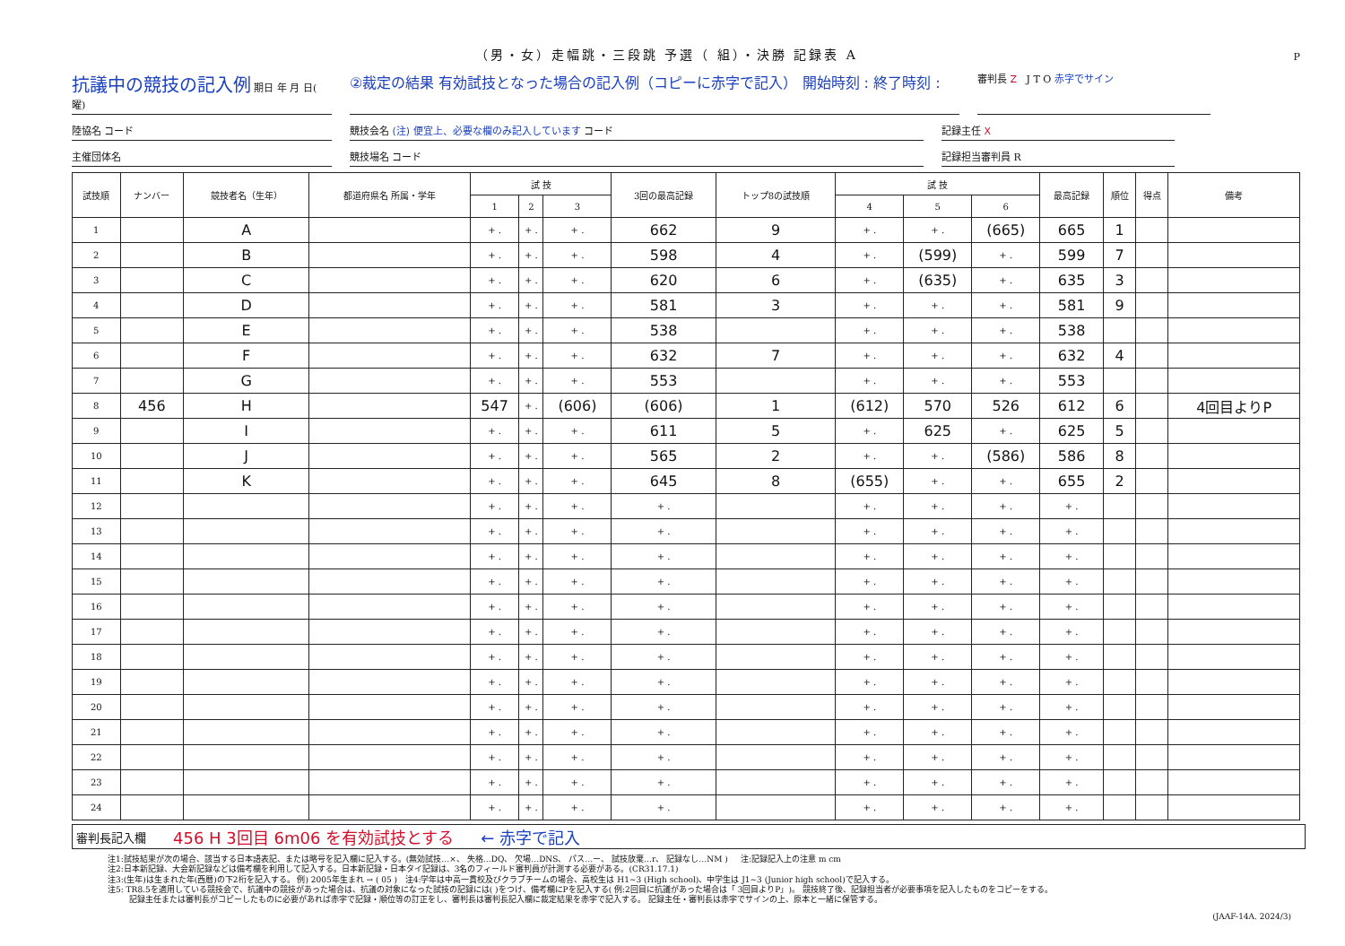（男・女）走幅跳・三段跳 予選（ 組）・決勝 記録表 A
P
抗議中の競技の記入例 期日 年 月 日( 曜)
②裁定の結果 有効試技となった場合の記入例（コピーに赤字で記入） 開始時刻 : 終了時刻 :
審判長 Z J T O 赤字でサイン
陸協名 コード 競技会名 (注) 便宜上、必要な欄のみ記入しています コード 記録主任 X
主催団体名 競技場名 コード 記録担当審判員 R
| 試技順 | ナンバー | 競技者名（生年） | 都道府県名 所属・学年 | 試 技 | | | 3回の最高記録 | トップ8の試技順 | 試 技 | | | 最高記録 | 順位 | 得点 | 備考 |
| --- | --- | --- | --- | --- | --- | --- | --- | --- | --- | --- | --- | --- | --- | --- | --- |
| | | | | 1 | 2 | 3 | | | 4 | 5 | 6 | | | | |
| 1 | | A | | + . | + . | + . | 662 | 9 | + . | + . | (665) | 665 | 1 | | |
| 2 | | B | | + . | + . | + . | 598 | 4 | + . | (599) | + . | 599 | 7 | | |
| 3 | | C | | + . | + . | + . | 620 | 6 | + . | (635) | + . | 635 | 3 | | |
| 4 | | D | | + . | + . | + . | 581 | 3 | + . | + . | + . | 581 | 9 | | |
| 5 | | E | | + . | + . | + . | 538 | | + . | + . | + . | 538 | | | |
| 6 | | F | | + . | + . | + . | 632 | 7 | + . | + . | + . | 632 | 4 | | |
| 7 | | G | | + . | + . | + . | 553 | | + . | + . | + . | 553 | | | |
| 8 | 456 | H | | 547 | + . | (606) | (606) | 1 | (612) | 570 | 526 | 612 | 6 | | 4回目よりP |
| 9 | | I | | + . | + . | + . | 611 | 5 | + . | 625 | + . | 625 | 5 | | |
| 10 | | J | | + . | + . | + . | 565 | 2 | + . | + . | (586) | 586 | 8 | | |
| 11 | | K | | + . | + . | + . | 645 | 8 | (655) | + . | + . | 655 | 2 | | |
| 12 | | | | + . | + . | + . | + . | | + . | + . | + . | + . | | | |
| 13 | | | | + . | + . | + . | + . | | + . | + . | + . | + . | | | |
| 14 | | | | + . | + . | + . | + . | | + . | + . | + . | + . | | | |
| 15 | | | | + . | + . | + . | + . | | + . | + . | + . | + . | | | |
| 16 | | | | + . | + . | + . | + . | | + . | + . | + . | + . | | | |
| 17 | | | | + . | + . | + . | + . | | + . | + . | + . | + . | | | |
| 18 | | | | + . | + . | + . | + . | | + . | + . | + . | + . | | | |
| 19 | | | | + . | + . | + . | + . | | + . | + . | + . | + . | | | |
| 20 | | | | + . | + . | + . | + . | | + . | + . | + . | + . | | | |
| 21 | | | | + . | + . | + . | + . | | + . | + . | + . | + . | | | |
| 22 | | | | + . | + . | + . | + . | | + . | + . | + . | + . | | | |
| 23 | | | | + . | + . | + . | + . | | + . | + . | + . | + . | | | |
| 24 | | | | + . | + . | + . | + . | | + . | + . | + . | + . | | | |
審判長記入欄 456 H 3回目 6m06 を有効試技とする ← 赤字で記入
注1:試技結果が次の場合、該当する日本語表記、または略号を記入欄に記入する。(無効試技…×、 失格…DQ、 欠場…DNS、 パス…ー、 試技放棄…r、 記録なし…NM ) 注:記録記入上の注意 m cm
注2:日本新記録、大会新記録などは備考欄を利用して記入する。日本新記録・日本タイ記録は、3名のフィールド審判員が計測する必要がある。(CR31.17.1)
注3:(生年)は生まれた年(西暦)の下2桁を記入する。 例) 2005年生まれ → ( 05 ) 注4:学年は中高一貫校及びクラブチームの場合、高校生は H1~3 (High school)、中学生は J1~3 (Junior high school)で記入する。
注5: TR8.5を適用している競技会で、抗議中の競技があった場合は、抗議の対象になった試技の記録には( )をつけ、備考欄にPを記入する( 例:2回目に抗議があった場合は「 3回目よりP」)。 競技終了後、記録担当者が必要事項を記入したものをコピーをする。
記録主任または審判長がコピーしたものに必要があれば赤字で記録・順位等の訂正をし、審判長は審判長記入欄に裁定結果を赤字で記入する。 記録主任・審判長は赤字でサインの上、原本と一緒に保管する。
(JAAF-14A. 2024/3)